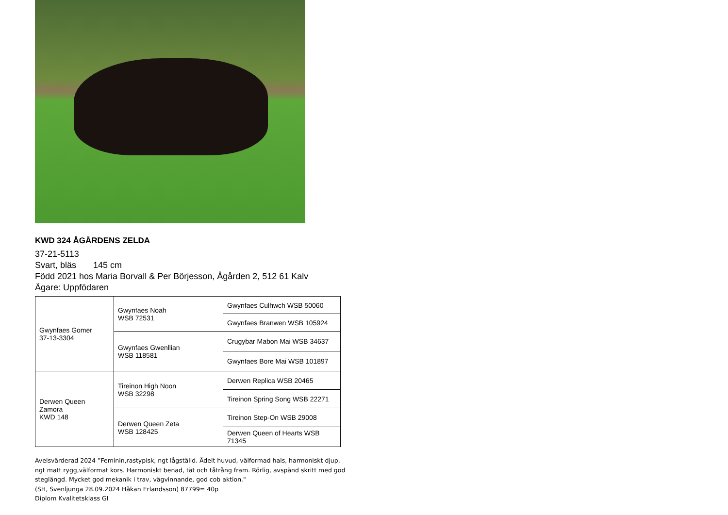KWD 324 ÅGÅRDENS ZELDA
37-21-5113
Svart, bläs 145 cm
Född 2021 hos Maria Borvall & Per Börjesson, Ågården 2, 512 61 Kalv
Ägare: Uppfödaren
| Gwynfaes Gomer 37-13-3304 | Gwynfaes Noah WSB 72531 | Gwynfaes Culhwch WSB 50060 |
| | | Gwynfaes Branwen WSB 105924 |
| | Gwynfaes Gwenllian WSB 118581 | Crugybar Mabon Mai WSB 34637 |
| | | Gwynfaes Bore Mai WSB 101897 |
| Derwen Queen Zamora KWD 148 | Tireinon High Noon WSB 32298 | Derwen Replica WSB 20465 |
| | | Tireinon Spring Song WSB 22271 |
| | Derwen Queen Zeta WSB 128425 | Tireinon Step-On WSB 29008 |
| | | Derwen Queen of Hearts WSB 71345 |
Avelsvärderad 2024 ”Feminin,rastypisk, ngt lågställd. Ädelt huvud, välformad hals, harmoniskt djup, ngt matt rygg,välformat kors. Harmoniskt benad, tät och tåtrång fram. Rörlig, avspänd skritt med god steglängd. Mycket god mekanik i trav, vägvinnande, god cob aktion."
(SH, Svenljunga 28.09.2024 Håkan Erlandsson) 87799= 40p
Diplom Kvalitetsklass GI